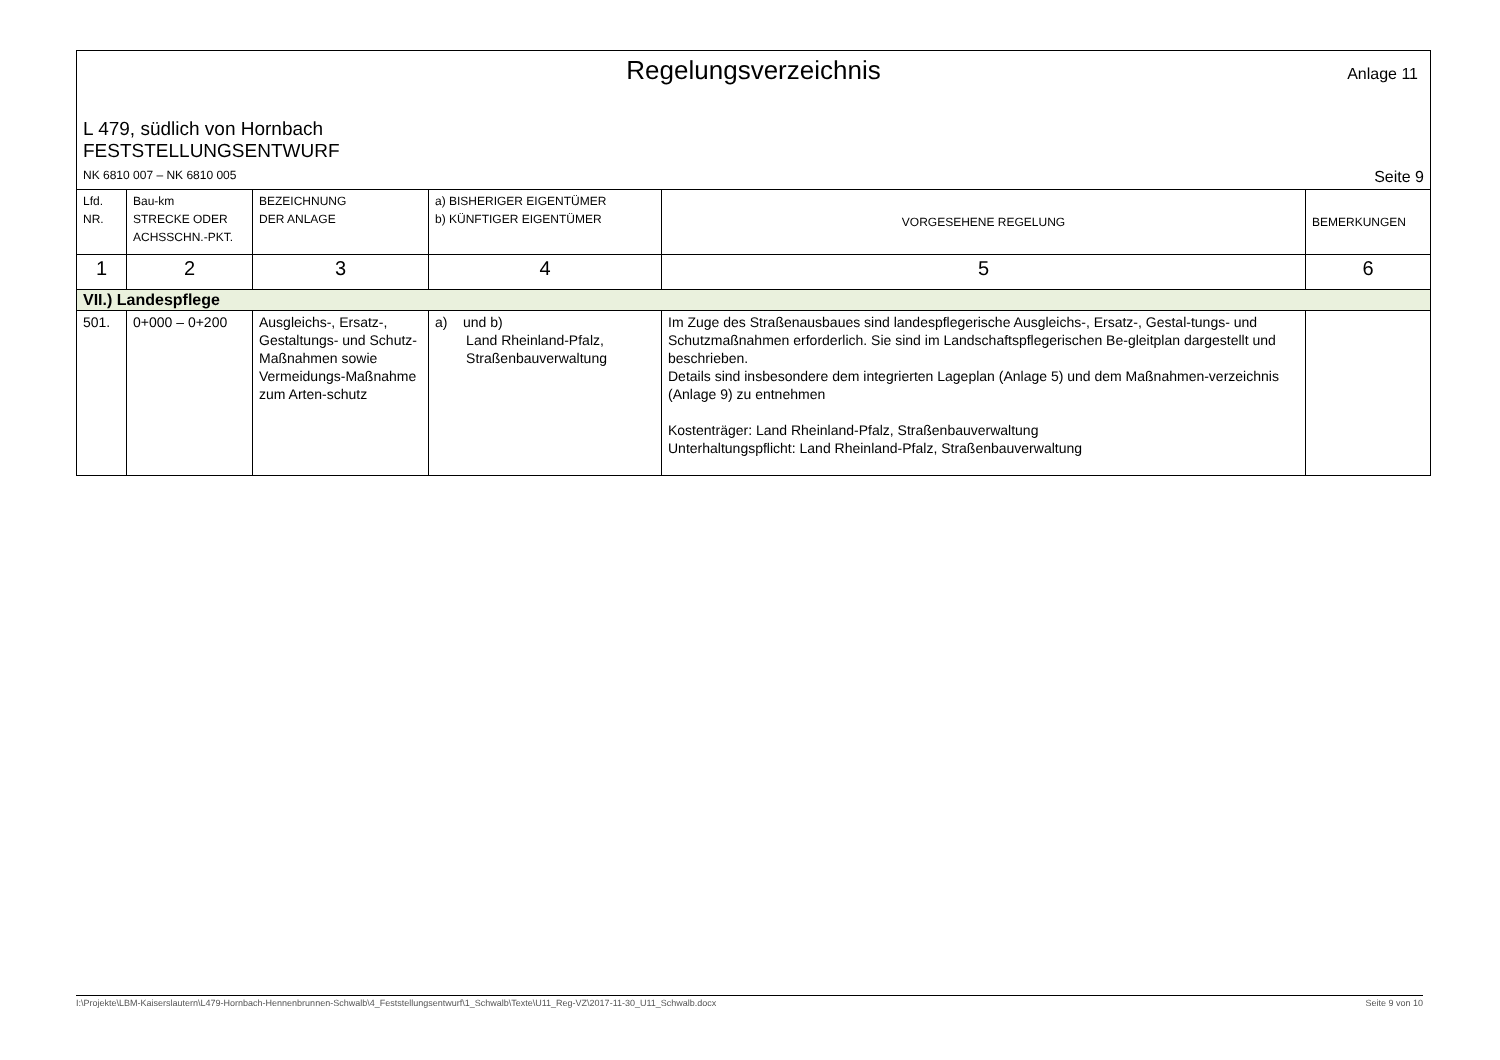Regelungsverzeichnis
Anlage 11
L 479, südlich von Hornbach
FESTSTELLUNGSENTWURF
NK 6810 007 – NK 6810 005 Seite 9
| Lfd. NR. | Bau-km STRECKE ODER ACHSSCHN.-PKT. | BEZEICHNUNG DER ANLAGE | a) BISHERIGER EIGENTÜMER b) KÜNFTIGER EIGENTÜMER | VORGESEHENE REGELUNG | BEMERKUNGEN |
| --- | --- | --- | --- | --- | --- |
| 1 | 2 | 3 | 4 | 5 | 6 |
| VII.) Landespflege | | | | | |
| 501. | 0+000 – 0+200 | Ausgleichs-, Ersatz-, Gestaltungs- und Schutz-Maßnahmen sowie Vermeidungs-Maßnahme zum Arten-schutz | a) und b) Land Rheinland-Pfalz, Straßenbauverwaltung | Im Zuge des Straßenausbaues sind landespflegerische Ausgleichs-, Ersatz-, Gestal-tungs- und Schutzmaßnahmen erforderlich. Sie sind im Landschaftspflegerischen Be-gleitplan dargestellt und beschrieben. Details sind insbesondere dem integrierten Lageplan (Anlage 5) und dem Maßnahmen-verzeichnis (Anlage 9) zu entnehmen Kostenträger: Land Rheinland-Pfalz, Straßenbauverwaltung Unterhaltungspflicht: Land Rheinland-Pfalz, Straßenbauverwaltung | |
I:\Projekte\LBM-Kaiserslautern\L479-Hornbach-Hennenbrunnen-Schwalb\4_Feststellungsentwurf\1_Schwalb\Texte\U11_Reg-VZ\2017-11-30_U11_Schwalb.docx Seite 9 von 10